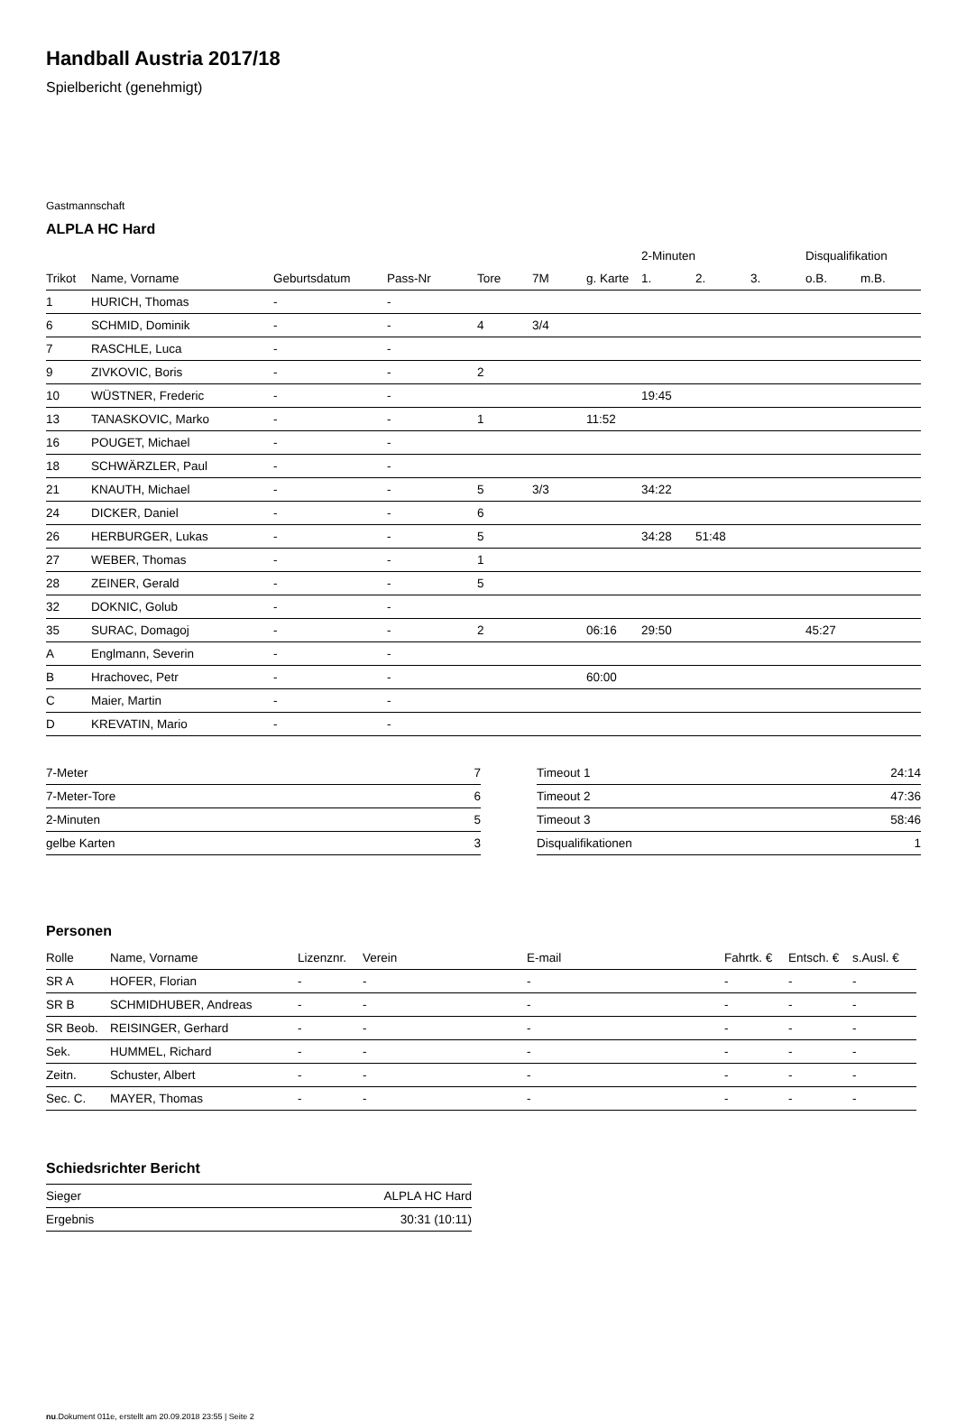Handball Austria 2017/18
Spielbericht (genehmigt)
Gastmannschaft
ALPLA HC Hard
| | | | | | | | 2-Minuten | | | Disqualifikation | |
| --- | --- | --- | --- | --- | --- | --- | --- | --- | --- | --- | --- |
| Trikot | Name, Vorname | Geburtsdatum | Pass-Nr | Tore | 7M | g. Karte | 1. | 2. | 3. | o.B. | m.B. |
| 1 | HURICH, Thomas | - | - | | | | | | | | |
| 6 | SCHMID, Dominik | - | - | 4 | 3/4 | | | | | | |
| 7 | RASCHLE, Luca | - | - | | | | | | | | |
| 9 | ZIVKOVIC, Boris | - | - | 2 | | | | | | | |
| 10 | WÜSTNER, Frederic | - | - | | | | 19:45 | | | | |
| 13 | TANASKOVIC, Marko | - | - | 1 | | 11:52 | | | | | |
| 16 | POUGET, Michael | - | - | | | | | | | | |
| 18 | SCHWÄRZLER, Paul | - | - | | | | | | | | |
| 21 | KNAUTH, Michael | - | - | 5 | 3/3 | | 34:22 | | | | |
| 24 | DICKER, Daniel | - | - | 6 | | | | | | | |
| 26 | HERBURGER, Lukas | - | - | 5 | | | 34:28 | 51:48 | | | |
| 27 | WEBER, Thomas | - | - | 1 | | | | | | | |
| 28 | ZEINER, Gerald | - | - | 5 | | | | | | | |
| 32 | DOKNIC, Golub | - | - | | | | | | | | |
| 35 | SURAC, Domagoj | - | - | 2 | | 06:16 | 29:50 | | | 45:27 | |
| A | Englmann, Severin | - | - | | | | | | | | |
| B | Hrachovec, Petr | - | - | | | 60:00 | | | | | |
| C | Maier, Martin | - | - | | | | | | | | |
| D | KREVATIN, Mario | - | - | | | | | | | | |
| 7-Meter | 7 |
| 7-Meter-Tore | 6 |
| 2-Minuten | 5 |
| gelbe Karten | 3 |
| Timeout 1 | 24:14 |
| Timeout 2 | 47:36 |
| Timeout 3 | 58:46 |
| Disqualifikationen | 1 |
Personen
| Rolle | Name, Vorname | Lizenznr. | Verein | E-mail | Fahrtk. € | Entsch. € | s.Ausl. € |
| --- | --- | --- | --- | --- | --- | --- | --- |
| SR A | HOFER, Florian | - | - | - | - | - | - |
| SR B | SCHMIDHUBER, Andreas | - | - | - | - | - | - |
| SR Beob. | REISINGER, Gerhard | - | - | - | - | - | - |
| Sek. | HUMMEL, Richard | - | - | - | - | - | - |
| Zeitn. | Schuster, Albert | - | - | - | - | - | - |
| Sec. C. | MAYER, Thomas | - | - | - | - | - | - |
Schiedsrichter Bericht
| Sieger | ALPLA HC Hard |
| Ergebnis | 30:31 (10:11) |
nu.Dokument 011e, erstellt am 20.09.2018 23:55 | Seite 2